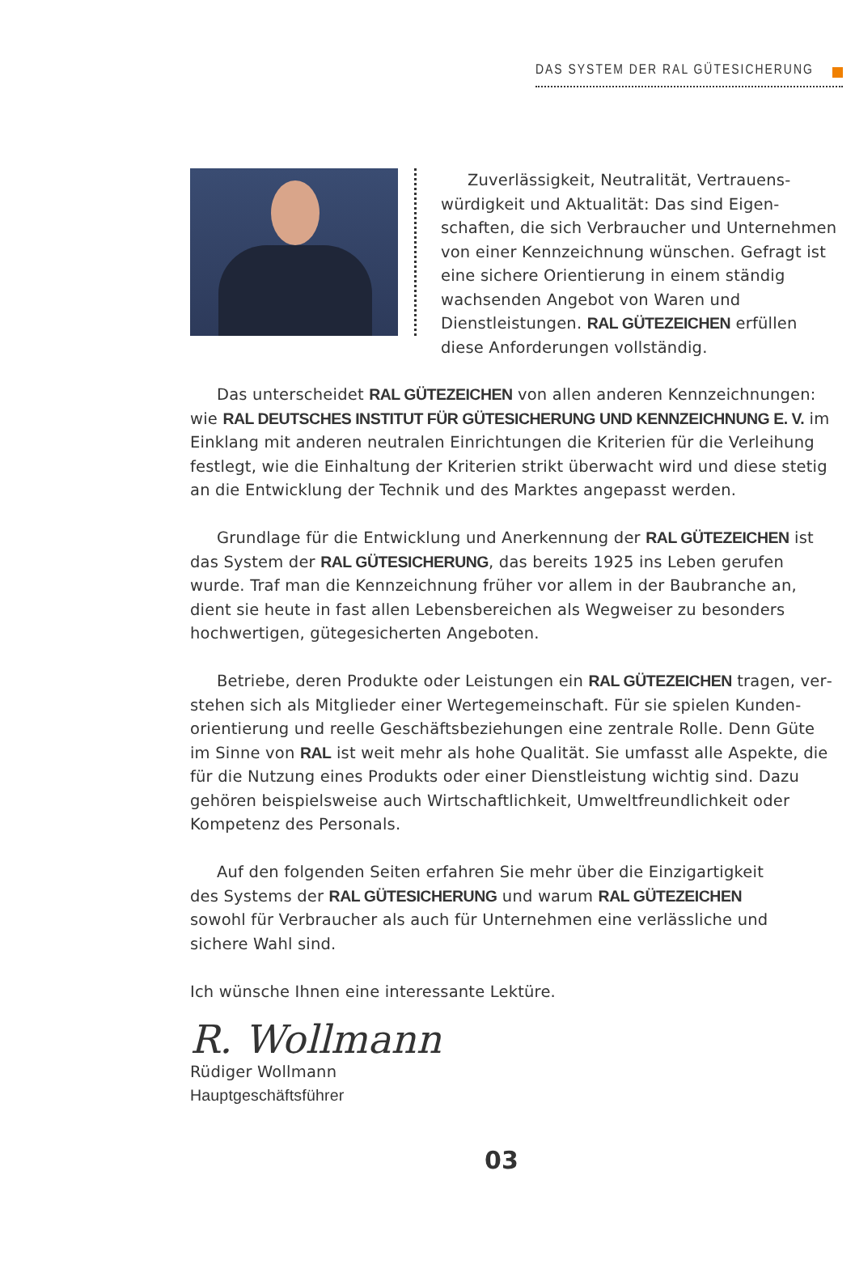DAS SYSTEM DER RAL GÜTESICHERUNG
Zuverlässigkeit, Neutralität, Vertrauens­würdigkeit und Aktualität: Das sind Eigen­schaften, die sich Verbraucher und Unter­nehmen von einer Kennzeichnung wünschen. Gefragt ist eine sichere Orientierung in einem ständig wachsenden Angebot von Waren und Dienstleistungen. RAL GÜTEZEICHEN erfüllen diese Anforderungen vollständig.
Das unterscheidet RAL GÜTEZEICHEN von allen anderen Kennzeichnungen: wie RAL DEUTSCHES INSTITUT FÜR GÜTESICHERUNG UND KENNZEICHNUNG E. V. im Einklang mit anderen neutralen Einrichtungen die Kriterien für die Verleihung festlegt, wie die Einhaltung der Kriterien strikt überwacht wird und diese stetig an die Entwicklung der Technik und des Marktes angepasst werden.
Grundlage für die Entwicklung und Anerkennung der RAL GÜTEZEICHEN ist das System der RAL GÜTESICHERUNG, das bereits 1925 ins Leben gerufen wurde. Traf man die Kennzeichnung früher vor allem in der Baubranche an, dient sie heute in fast allen Lebensbereichen als Wegweiser zu besonders hochwerti­gen, gütegesicherten Angeboten.
Betriebe, deren Produkte oder Leistungen ein RAL GÜTEZEICHEN tragen, ver­stehen sich als Mitglieder einer Wertegemeinschaft. Für sie spielen Kunden­orientierung und reelle Geschäftsbeziehungen eine zentrale Rolle. Denn Güte im Sinne von RAL ist weit mehr als hohe Qualität. Sie umfasst alle Aspekte, die für die Nutzung eines Produkts oder einer Dienstleistung wichtig sind. Dazu gehören beispielsweise auch Wirtschaftlichkeit, Umweltfreundlichkeit oder Kompetenz des Personals.
Auf den folgenden Seiten erfahren Sie mehr über die Einzigartigkeit des Systems der RAL GÜTESICHERUNG und warum RAL GÜTEZEICHEN sowohl für Verbraucher als auch für Unternehmen eine verlässliche und sichere Wahl sind.
Ich wünsche Ihnen eine interessante Lektüre.
R. Wollmann
Rüdiger Wollmann
Hauptgeschäftsführer
03